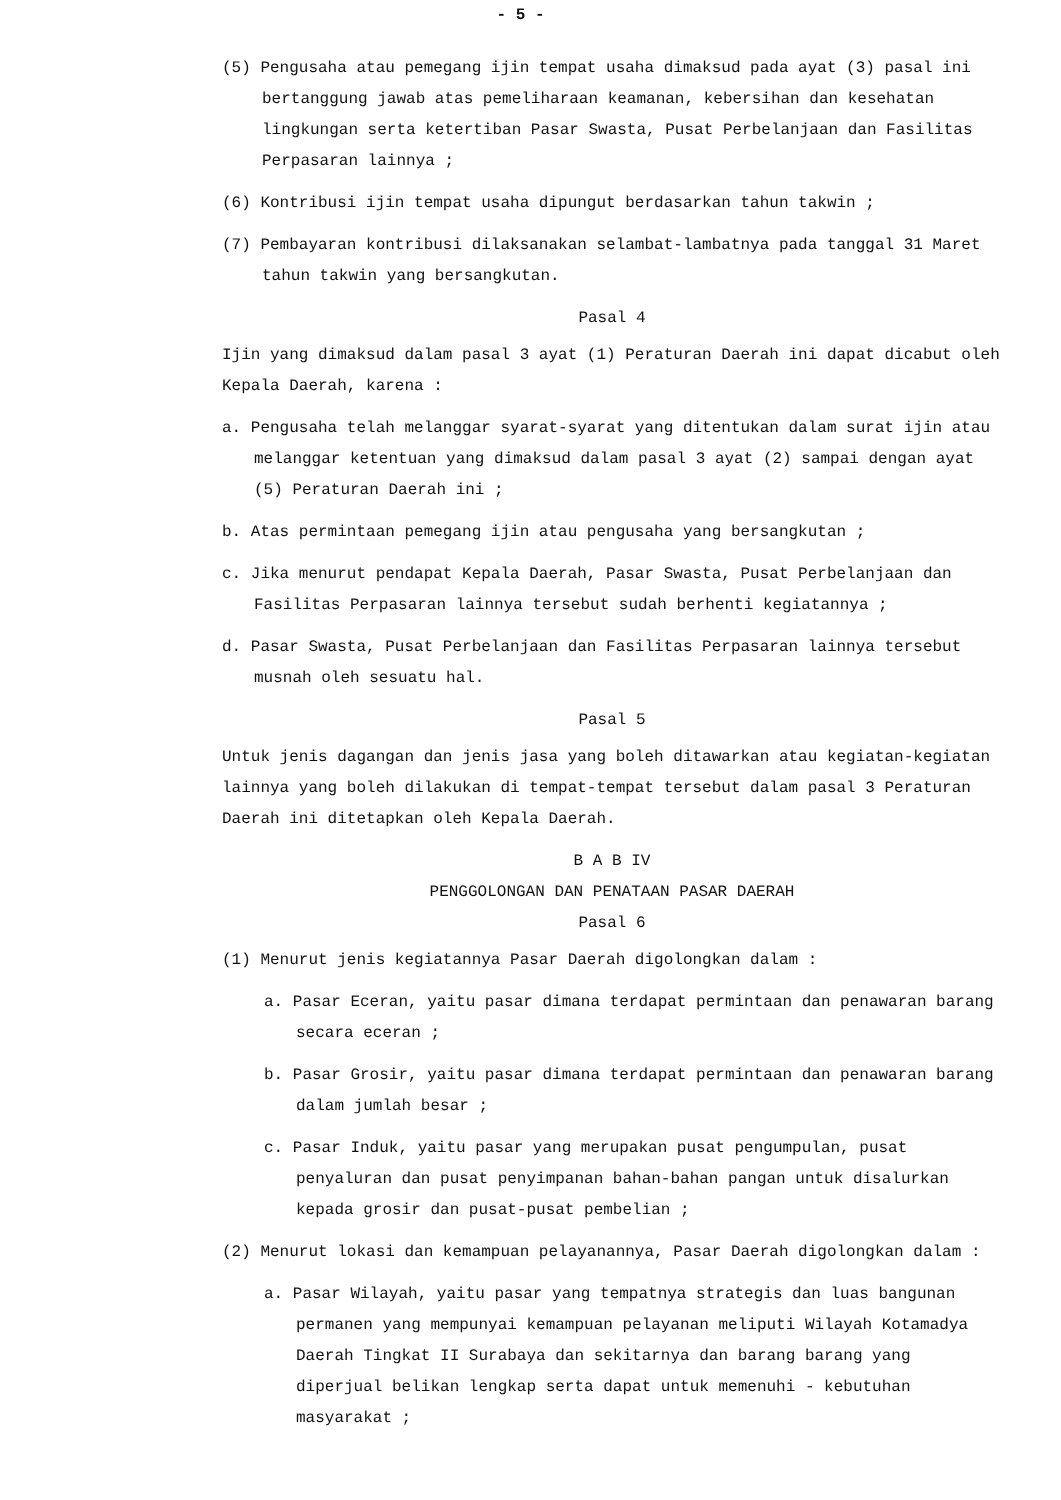- 5 -
(5) Pengusaha atau pemegang ijin tempat usaha dimaksud pada ayat (3) pasal ini bertanggung jawab atas pemeliharaan keamanan, kebersihan dan kesehatan lingkungan serta ketertiban Pasar Swasta, Pusat Perbelanjaan dan Fasilitas Perpasaran lainnya ;
(6) Kontribusi ijin tempat usaha dipungut berdasarkan tahun takwin ;
(7) Pembayaran kontribusi dilaksanakan selambat-lambatnya pada tanggal 31 Maret tahun takwin yang bersangkutan.
Pasal 4
Ijin yang dimaksud dalam pasal 3 ayat (1) Peraturan Daerah ini dapat dicabut oleh Kepala Daerah, karena :
a. Pengusaha telah melanggar syarat-syarat yang ditentukan dalam surat ijin atau melanggar ketentuan yang dimaksud dalam pasal 3 ayat (2) sampai dengan ayat (5) Peraturan Daerah ini ;
b. Atas permintaan pemegang ijin atau pengusaha yang bersangkutan ;
c. Jika menurut pendapat Kepala Daerah, Pasar Swasta, Pusat Perbelanjaan dan Fasilitas Perpasaran lainnya tersebut sudah berhenti kegiatannya ;
d. Pasar Swasta, Pusat Perbelanjaan dan Fasilitas Perpasaran lainnya tersebut musnah oleh sesuatu hal.
Pasal 5
Untuk jenis dagangan dan jenis jasa yang boleh ditawarkan atau kegiatan-kegiatan lainnya yang boleh dilakukan di tempat-tempat tersebut dalam pasal 3 Peraturan Daerah ini ditetapkan oleh Kepala Daerah.
B A B IV
PENGGOLONGAN DAN PENATAAN PASAR DAERAH
Pasal 6
(1) Menurut jenis kegiatannya Pasar Daerah digolongkan dalam :
a. Pasar Eceran, yaitu pasar dimana terdapat permintaan dan penawaran barang secara eceran ;
b. Pasar Grosir, yaitu pasar dimana terdapat permintaan dan penawaran barang dalam jumlah besar ;
c. Pasar Induk, yaitu pasar yang merupakan pusat pengumpulan, pusat penyaluran dan pusat penyimpanan bahan-bahan pangan untuk disalurkan kepada grosir dan pusat-pusat pembelian ;
(2) Menurut lokasi dan kemampuan pelayanannya, Pasar Daerah digolongkan dalam :
a. Pasar Wilayah, yaitu pasar yang tempatnya strategis dan luas bangunan permanen yang mempunyai kemampuan pelayanan meliputi Wilayah Kotamadya Daerah Tingkat II Surabaya dan sekitarnya dan barang barang yang diperjual belikan lengkap serta dapat untuk memenuhi - kebutuhan masyarakat ;